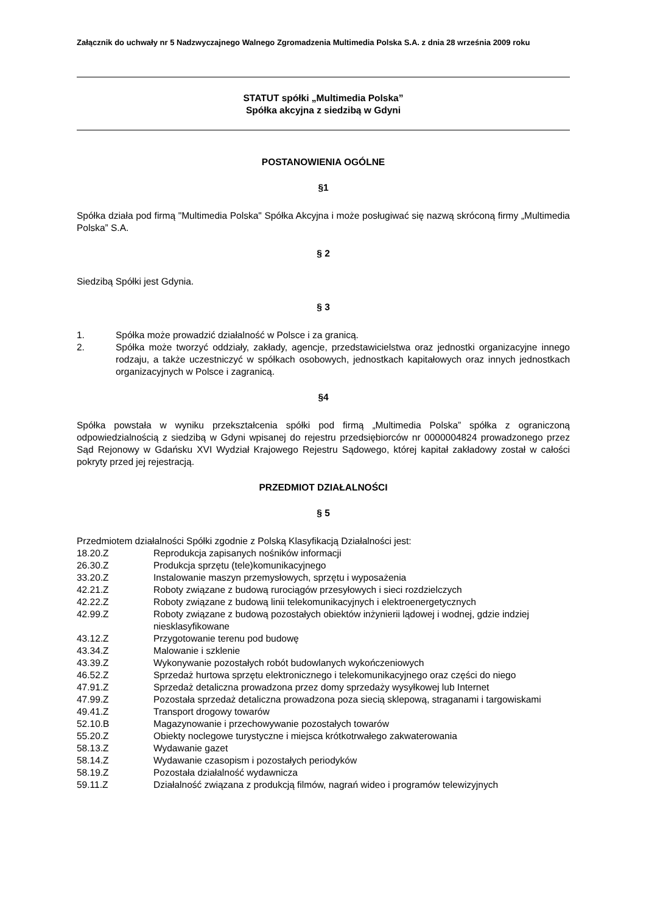Załącznik do uchwały nr 5 Nadzwyczajnego Walnego Zgromadzenia Multimedia Polska S.A. z dnia 28 września 2009 roku
STATUT spółki „Multimedia Polska”
Spółka akcyjna z siedzibą w Gdyni
POSTANOWIENIA OGÓLNE
§1
Spółka działa pod firmą "Multimedia Polska" Spółka Akcyjna i może posługiwać się nazwą skróconą firmy „Multimedia Polska” S.A.
§ 2
Siedzibą Spółki jest Gdynia.
§ 3
1. Spółka może prowadzić działalność w Polsce i za granicą.
2. Spółka może tworzyć oddziały, zakłady, agencje, przedstawicielstwa oraz jednostki organizacyjne innego rodzaju, a także uczestniczyć w spółkach osobowych, jednostkach kapitałowych oraz innych jednostkach organizacyjnych w Polsce i zagranicą.
§4
Spółka powstała w wyniku przekształcenia spółki pod firmą „Multimedia Polska” spółka z ograniczoną odpowiedzialnością z siedzibą w Gdyni wpisanej do rejestru przedsiębiorców nr 0000004824 prowadzonego przez Sąd Rejonowy w Gdańsku XVI Wydział Krajowego Rejestru Sądowego, której kapitał zakładowy został w całości pokryty przed jej rejestracją.
PRZEDMIOT DZIAŁALNOŚCI
§ 5
Przedmiotem działalności Spółki zgodnie z Polską Klasyfikacją Działalności jest:
18.20.Z Reprodukcja zapisanych nośników informacji
26.30.Z Produkcja sprzętu (tele)komunikacyjnego
33.20.Z Instalowanie maszyn przemysłowych, sprzętu i wyposażenia
42.21.Z Roboty związane z budową rurociągów przesyłowych i sieci rozdzielczych
42.22.Z Roboty związane z budową linii telekomunikacyjnych i elektroenergetycznych
42.99.Z Roboty związane z budową pozostałych obiektów inżynierii lądowej i wodnej, gdzie indziej niesklasyfikowane
43.12.Z Przygotowanie terenu pod budowę
43.34.Z Malowanie i szklenie
43.39.Z Wykonywanie pozostałych robót budowlanych wykończeniowych
46.52.Z Sprzedaż hurtowa sprzętu elektronicznego i telekomunikacyjnego oraz części do niego
47.91.Z Sprzedaż detaliczna prowadzona przez domy sprzedaży wysyłkowej lub Internet
47.99.Z Pozostała sprzedaż detaliczna prowadzona poza siecią sklepową, straganami i targowiskami
49.41.Z Transport drogowy towarów
52.10.B Magazynowanie i przechowywanie pozostałych towarów
55.20.Z Obiekty noclegowe turystyczne i miejsca krótkotrwałego zakwaterowania
58.13.Z Wydawanie gazet
58.14.Z Wydawanie czasopism i pozostałych periodyków
58.19.Z Pozostała działalność wydawnicza
59.11.Z Działalność związana z produkcją filmów, nagrań wideo i programów telewizyjnych